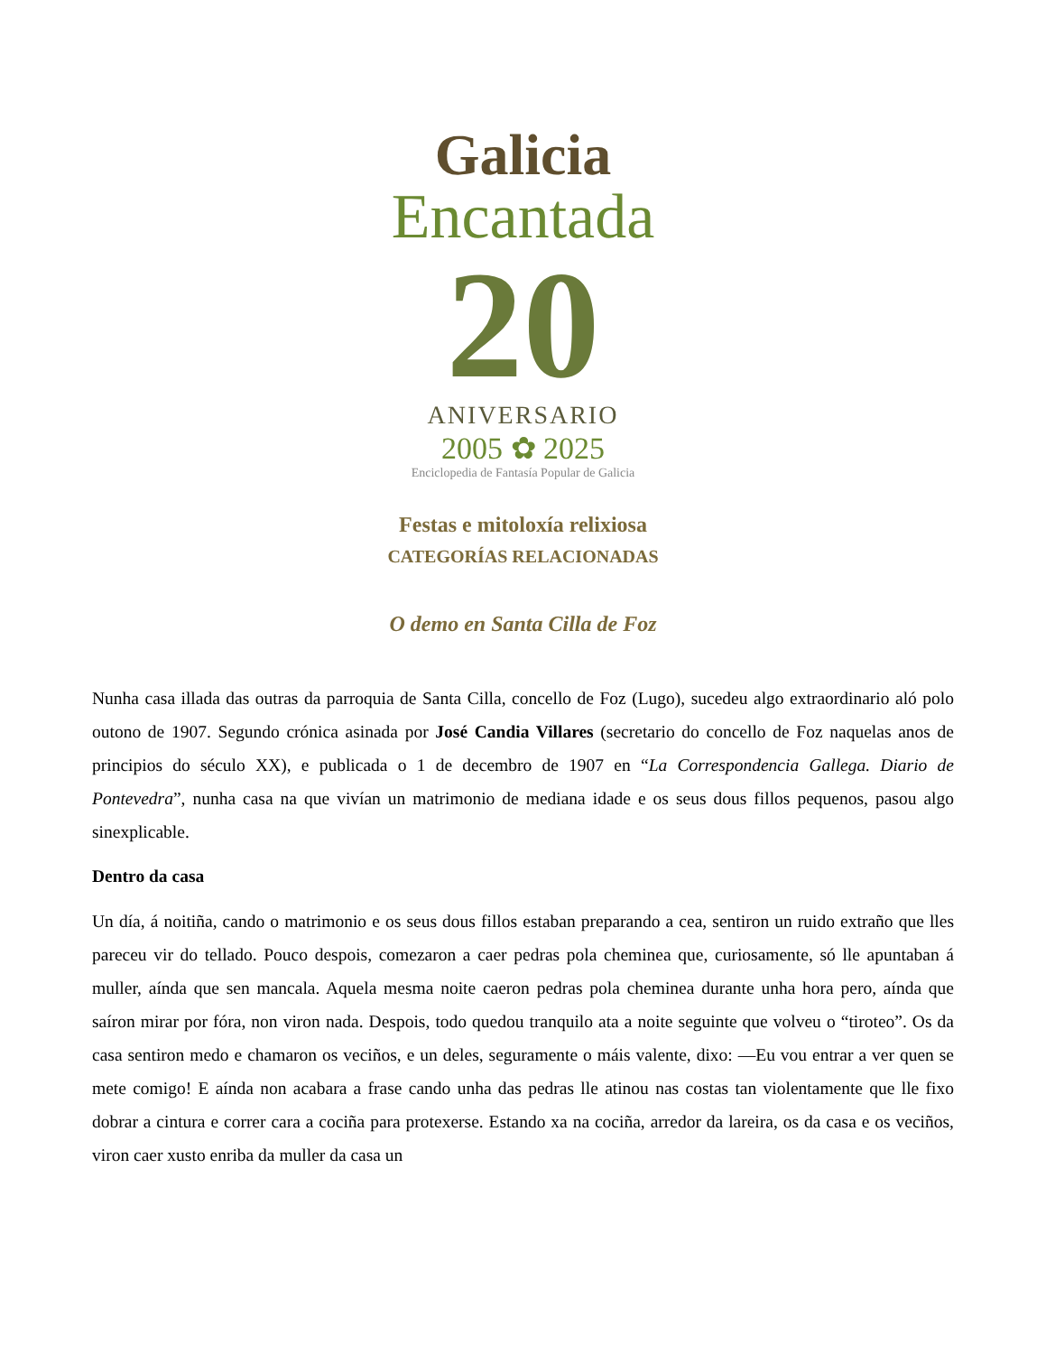Galicia
Encantada
20
ANIVERSARIO
2005 ✿ 2025
Enciclopedia de Fantasía Popular de Galicia
Festas e mitoloxía relixiosa
CATEGORÍAS RELACIONADAS
O demo en Santa Cilla de Foz
Nunha casa illada das outras da parroquia de Santa Cilla, concello de Foz (Lugo), sucedeu algo extraordinario aló polo outono de 1907. Segundo crónica asinada por José Candia Villares (secretario do concello de Foz naquelas anos de principios do século XX), e publicada o 1 de decembro de 1907 en “La Correspondencia Gallega. Diario de Pontevedra”, nunha casa na que vivían un matrimonio de mediana idade e os seus dous fillos pequenos, pasou algo sinexplicable.
Dentro da casa
Un día, á noitiña, cando o matrimonio e os seus dous fillos estaban preparando a cea, sentiron un ruido extraño que lles pareceu vir do tellado. Pouco despois, comezaron a caer pedras pola cheminea que, curiosamente, só lle apuntaban á muller, aínda que sen mancala. Aquela mesma noite caeron pedras pola cheminea durante unha hora pero, aínda que saíron mirar por fóra, non viron nada. Despois, todo quedou tranquilo ata a noite seguinte que volveu o “tiroteo”. Os da casa sentiron medo e chamaron os veciños, e un deles, seguramente o máis valente, dixo: —Eu vou entrar a ver quen se mete comigo! E aínda non acabara a frase cando unha das pedras lle atinou nas costas tan violentamente que lle fixo dobrar a cintura e correr cara a cociña para protexerse. Estando xa na cociña, arredor da lareira, os da casa e os veciños, viron caer xusto enriba da muller da casa un